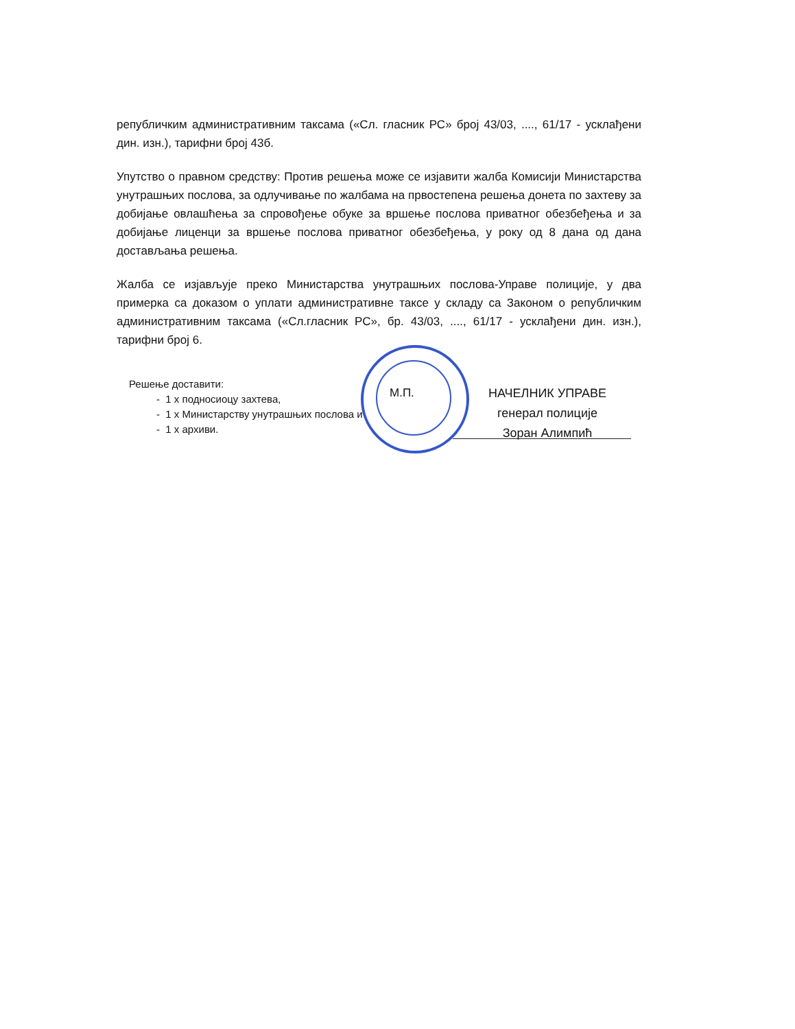републичким административним таксама («Сл. гласник РС» број 43/03, ...., 61/17 - усклађени дин. изн.), тарифни број 43б.
Упутство о правном средству: Против решења може се изјавити жалба Комисији Министарства унутрашњих послова, за одлучивање по жалбама на првостепена решења донета по захтеву за добијање овлашћења за спровођење обуке за вршење послова приватног обезбеђења и за добијање лиценци за вршење послова приватног обезбеђења, у року од 8 дана од дана достављања решења.
Жалба се изјављује преко Министарства унутрашњих послова-Управе полиције, у два примерка са доказом о уплати административне таксе у складу са Законом о републичким административним таксама («Сл.гласник РС», бр. 43/03, ...., 61/17 - усклађени дин. изн.), тарифни број 6.
Решење доставити:
- 1 х подносиоцу захтева,
- 1 х Министарству унутрашњих послова и
- 1 х архиви.
М.П.
НАЧЕЛНИК УПРАВЕ
генерал полиције
Зоран Алимпић